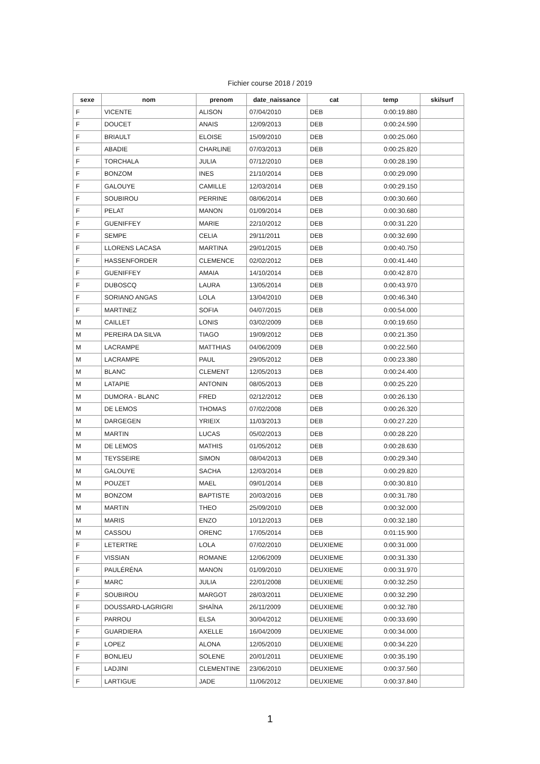Fichier course 2018 / 2019
| sexe | nom | prenom | date_naissance | cat | temp | ski/surf |
| --- | --- | --- | --- | --- | --- | --- |
| F | VICENTE | ALISON | 07/04/2010 | DEB | 0:00:19.880 | |
| F | DOUCET | ANAIS | 12/09/2013 | DEB | 0:00:24.590 | |
| F | BRIAULT | ELOISE | 15/09/2010 | DEB | 0:00:25.060 | |
| F | ABADIE | CHARLINE | 07/03/2013 | DEB | 0:00:25.820 | |
| F | TORCHALA | JULIA | 07/12/2010 | DEB | 0:00:28.190 | |
| F | BONZOM | INES | 21/10/2014 | DEB | 0:00:29.090 | |
| F | GALOUYE | CAMILLE | 12/03/2014 | DEB | 0:00:29.150 | |
| F | SOUBIROU | PERRINE | 08/06/2014 | DEB | 0:00:30.660 | |
| F | PELAT | MANON | 01/09/2014 | DEB | 0:00:30.680 | |
| F | GUENIFFEY | MARIE | 22/10/2012 | DEB | 0:00:31.220 | |
| F | SEMPE | CELIA | 29/11/2011 | DEB | 0:00:32.690 | |
| F | LLORENS LACASA | MARTINA | 29/01/2015 | DEB | 0:00:40.750 | |
| F | HASSENFORDER | CLEMENCE | 02/02/2012 | DEB | 0:00:41.440 | |
| F | GUENIFFEY | AMAIA | 14/10/2014 | DEB | 0:00:42.870 | |
| F | DUBOSCQ | LAURA | 13/05/2014 | DEB | 0:00:43.970 | |
| F | SORIANO ANGAS | LOLA | 13/04/2010 | DEB | 0:00:46.340 | |
| F | MARTINEZ | SOFIA | 04/07/2015 | DEB | 0:00:54.000 | |
| M | CAILLET | LONIS | 03/02/2009 | DEB | 0:00:19.650 | |
| M | PEREIRA DA SILVA | TIAGO | 19/09/2012 | DEB | 0:00:21.350 | |
| M | LACRAMPE | MATTHIAS | 04/06/2009 | DEB | 0:00:22.560 | |
| M | LACRAMPE | PAUL | 29/05/2012 | DEB | 0:00:23.380 | |
| M | BLANC | CLEMENT | 12/05/2013 | DEB | 0:00:24.400 | |
| M | LATAPIE | ANTONIN | 08/05/2013 | DEB | 0:00:25.220 | |
| M | DUMORA - BLANC | FRED | 02/12/2012 | DEB | 0:00:26.130 | |
| M | DE LEMOS | THOMAS | 07/02/2008 | DEB | 0:00:26.320 | |
| M | DARGEGEN | YRIEIX | 11/03/2013 | DEB | 0:00:27.220 | |
| M | MARTIN | LUCAS | 05/02/2013 | DEB | 0:00:28.220 | |
| M | DE LEMOS | MATHIS | 01/05/2012 | DEB | 0:00:28.630 | |
| M | TEYSSEIRE | SIMON | 08/04/2013 | DEB | 0:00:29.340 | |
| M | GALOUYE | SACHA | 12/03/2014 | DEB | 0:00:29.820 | |
| M | POUZET | MAEL | 09/01/2014 | DEB | 0:00:30.810 | |
| M | BONZOM | BAPTISTE | 20/03/2016 | DEB | 0:00:31.780 | |
| M | MARTIN | THEO | 25/09/2010 | DEB | 0:00:32.000 | |
| M | MARIS | ENZO | 10/12/2013 | DEB | 0:00:32.180 | |
| M | CASSOU | ORENC | 17/05/2014 | DEB | 0:01:15.900 | |
| F | LETERTRE | LOLA | 07/02/2010 | DEUXIEME | 0:00:31.000 | |
| F | VISSIAN | ROMANE | 12/06/2009 | DEUXIEME | 0:00:31.330 | |
| F | PAULÉRÉNA | MANON | 01/09/2010 | DEUXIEME | 0:00:31.970 | |
| F | MARC | JULIA | 22/01/2008 | DEUXIEME | 0:00:32.250 | |
| F | SOUBIROU | MARGOT | 28/03/2011 | DEUXIEME | 0:00:32.290 | |
| F | DOUSSARD-LAGRIGRI | SHAÏNA | 26/11/2009 | DEUXIEME | 0:00:32.780 | |
| F | PARROU | ELSA | 30/04/2012 | DEUXIEME | 0:00:33.690 | |
| F | GUARDIERA | AXELLE | 16/04/2009 | DEUXIEME | 0:00:34.000 | |
| F | LOPEZ | ALONA | 12/05/2010 | DEUXIEME | 0:00:34.220 | |
| F | BONLIEU | SOLENE | 20/01/2011 | DEUXIEME | 0:00:35.190 | |
| F | LADJINI | CLEMENTINE | 23/06/2010 | DEUXIEME | 0:00:37.560 | |
| F | LARTIGUE | JADE | 11/06/2012 | DEUXIEME | 0:00:37.840 | |
1